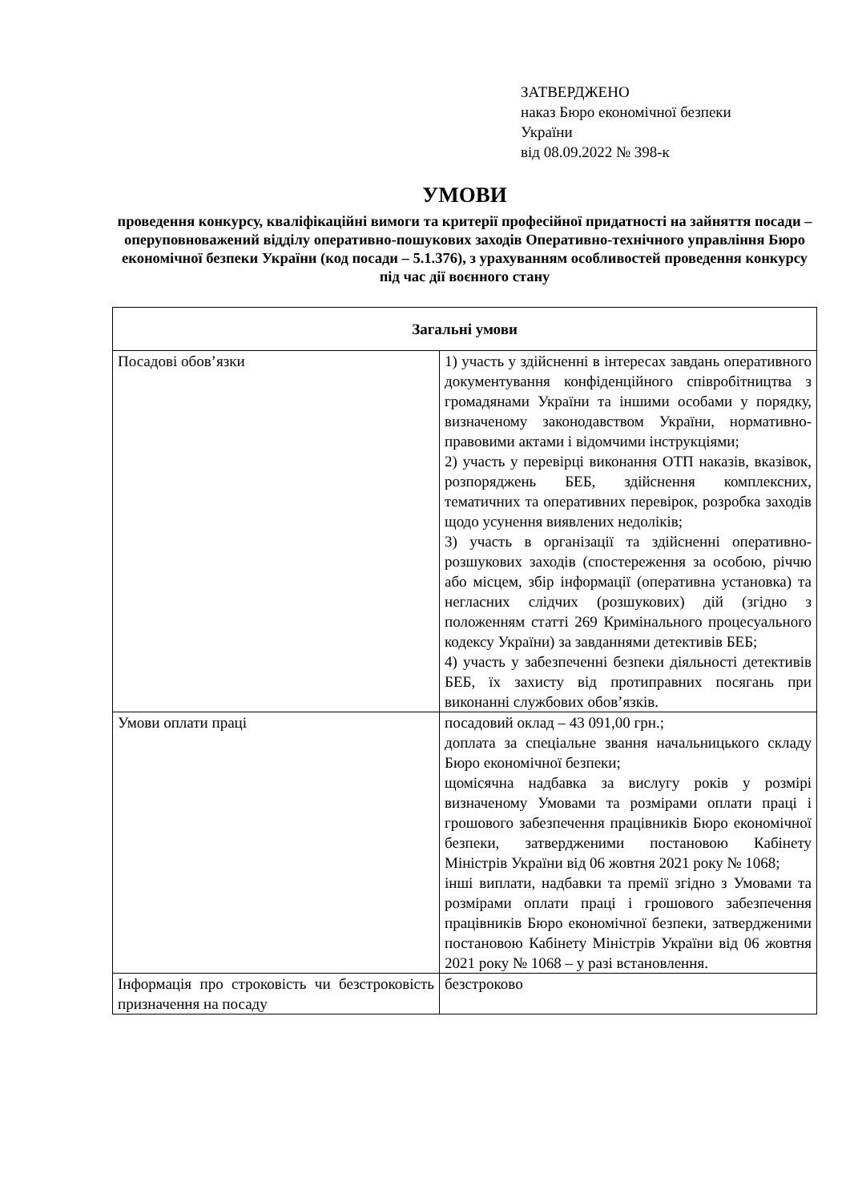ЗАТВЕРДЖЕНО
наказ Бюро економічної безпеки
України
від 08.09.2022 № 398-к
УМОВИ
проведення конкурсу, кваліфікаційні вимоги та критерії професійної придатності на зайняття посади – оперуповноважений відділу оперативно-пошукових заходів Оперативно-технічного управління Бюро економічної безпеки України (код посади – 5.1.376), з урахуванням особливостей проведення конкурсу під час дії воєнного стану
| Загальні умови | |
| --- | --- |
| Посадові обов’язки | 1) участь у здійсненні в інтересах завдань оперативного документування конфіденційного співробітництва з громадянами України та іншими особами у порядку, визначеному законодавством України, нормативно-правовими актами і відомчими інструкціями; 2) участь у перевірці виконання ОТП наказів, вказівок, розпоряджень БЕБ, здійснення комплексних, тематичних та оперативних перевірок, розробка заходів щодо усунення виявлених недоліків; 3) участь в організації та здійсненні оперативно-розшукових заходів (спостереження за особою, річчю або місцем, збір інформації (оперативна установка) та негласних слідчих (розшукових) дій (згідно з положенням статті 269 Кримінального процесуального кодексу України) за завданнями детективів БЕБ; 4) участь у забезпеченні безпеки діяльності детективів БЕБ, їх захисту від протиправних посягань при виконанні службових обов’язків. |
| Умови оплати праці | посадовий оклад – 43 091,00 грн.; доплата за спеціальне звання начальницького складу Бюро економічної безпеки; щомісячна надбавка за вислугу років у розмірі визначеному Умовами та розмірами оплати праці і грошового забезпечення працівників Бюро економічної безпеки, затвердженими постановою Кабінету Міністрів України від 06 жовтня 2021 року № 1068; інші виплати, надбавки та премії згідно з Умовами та розмірами оплати праці і грошового забезпечення працівників Бюро економічної безпеки, затвердженими постановою Кабінету Міністрів України від 06 жовтня 2021 року № 1068 – у разі встановлення. |
| Інформація про строковість чи безстроковість призначення на посаду | безстроково |